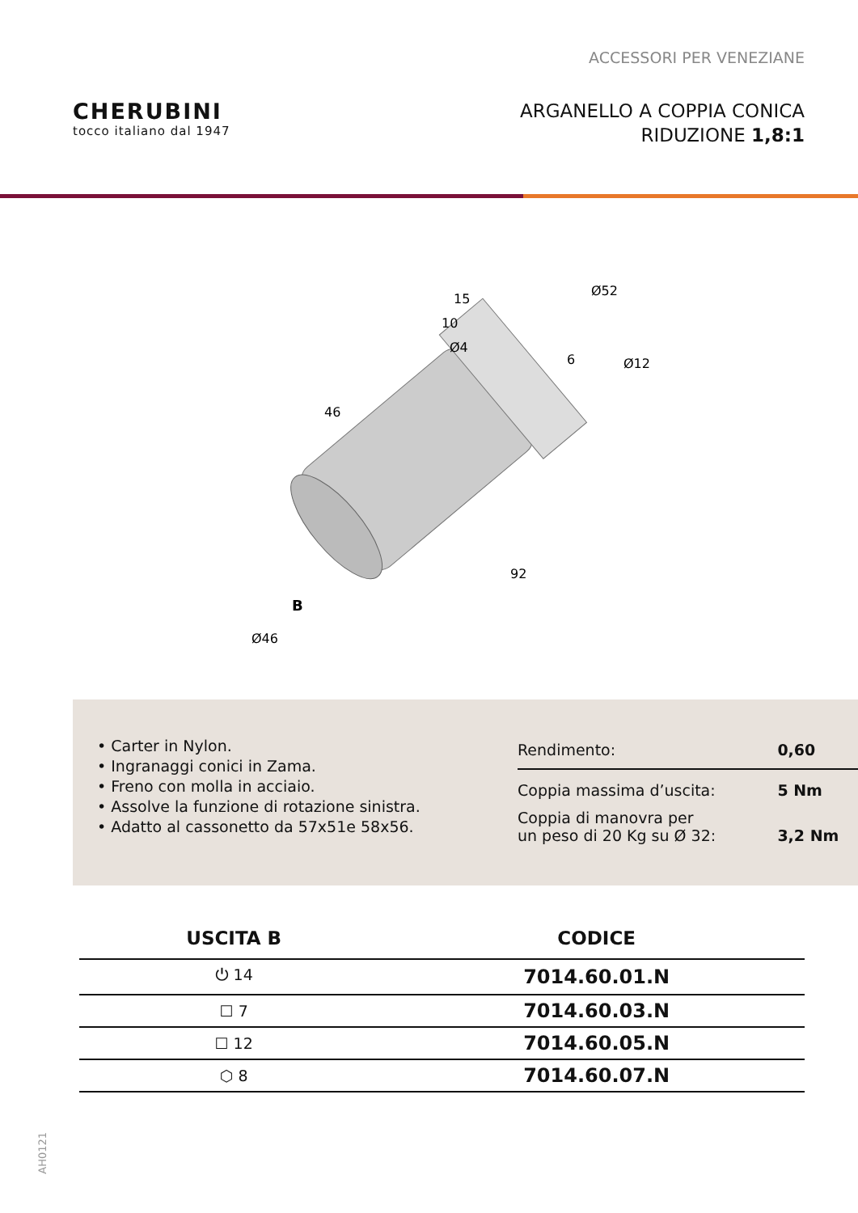ACCESSORI PER VENEZIANE
CHERUBINI
tocco italiano dal 1947
ARGANELLO A COPPIA CONICA
RIDUZIONE 1,8:1
15
10
Ø4
Ø52
Ø12
6
46
92
B
Ø46
• Carter in Nylon.
• Ingranaggi conici in Zama.
• Freno con molla in acciaio.
• Assolve la funzione di rotazione sinistra.
• Adatto al cassonetto da 57x51e 58x56.
| Rendimento: | 0,60 |
| Coppia massima d’uscita: | 5 Nm |
| Coppia di manovra per un peso di 20 Kg su Ø 32: | 3,2 Nm |
| USCITA B | CODICE |
| --- | --- |
| ⏻ 14 | 7014.60.01.N |
| ☐ 7 | 7014.60.03.N |
| ☐ 12 | 7014.60.05.N |
| ⬡ 8 | 7014.60.07.N |
AH0121